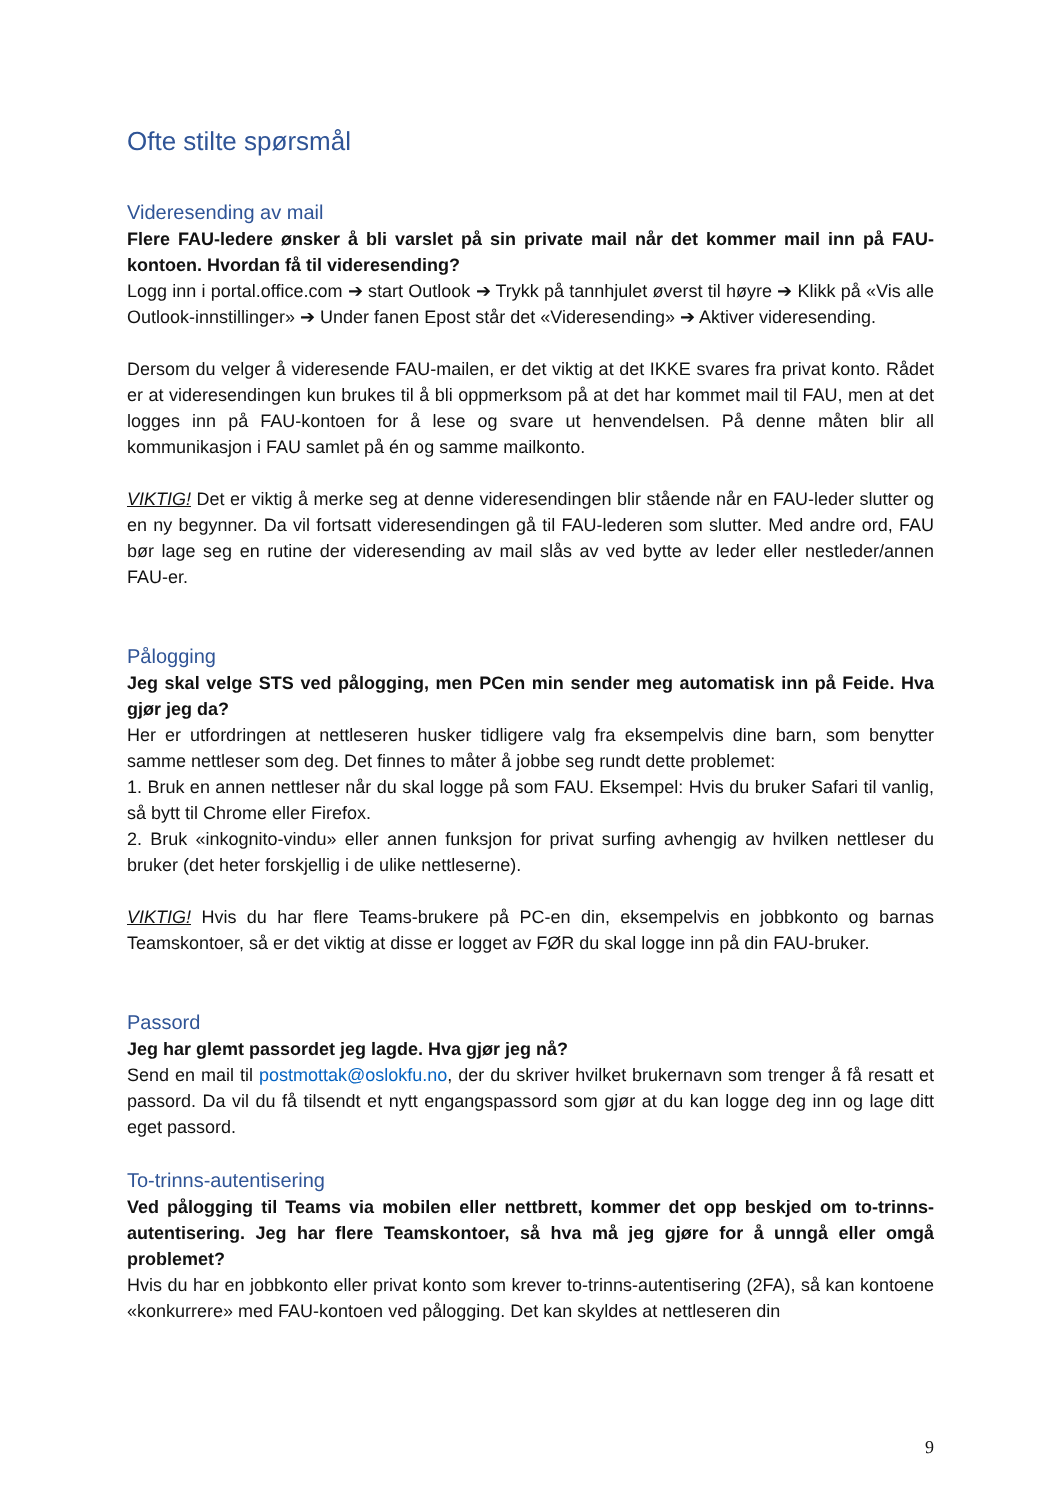Ofte stilte spørsmål
Videresending av mail
Flere FAU-ledere ønsker å bli varslet på sin private mail når det kommer mail inn på FAU-kontoen. Hvordan få til videresending?
Logg inn i portal.office.com ➔ start Outlook ➔ Trykk på tannhjulet øverst til høyre ➔ Klikk på «Vis alle Outlook-innstillinger» ➔ Under fanen Epost står det «Videresending» ➔ Aktiver videresending.
Dersom du velger å videresende FAU-mailen, er det viktig at det IKKE svares fra privat konto. Rådet er at videresendingen kun brukes til å bli oppmerksom på at det har kommet mail til FAU, men at det logges inn på FAU-kontoen for å lese og svare ut henvendelsen. På denne måten blir all kommunikasjon i FAU samlet på én og samme mailkonto.
VIKTIG! Det er viktig å merke seg at denne videresendingen blir stående når en FAU-leder slutter og en ny begynner. Da vil fortsatt videresendingen gå til FAU-lederen som slutter. Med andre ord, FAU bør lage seg en rutine der videresending av mail slås av ved bytte av leder eller nestleder/annen FAU-er.
Pålogging
Jeg skal velge STS ved pålogging, men PCen min sender meg automatisk inn på Feide. Hva gjør jeg da?
Her er utfordringen at nettleseren husker tidligere valg fra eksempelvis dine barn, som benytter samme nettleser som deg. Det finnes to måter å jobbe seg rundt dette problemet:
1. Bruk en annen nettleser når du skal logge på som FAU. Eksempel: Hvis du bruker Safari til vanlig, så bytt til Chrome eller Firefox.
2. Bruk «inkognito-vindu» eller annen funksjon for privat surfing avhengig av hvilken nettleser du bruker (det heter forskjellig i de ulike nettleserne).
VIKTIG! Hvis du har flere Teams-brukere på PC-en din, eksempelvis en jobbkonto og barnas Teamskontoer, så er det viktig at disse er logget av FØR du skal logge inn på din FAU-bruker.
Passord
Jeg har glemt passordet jeg lagde. Hva gjør jeg nå?
Send en mail til postmottak@oslokfu.no, der du skriver hvilket brukernavn som trenger å få resatt et passord. Da vil du få tilsendt et nytt engangspassord som gjør at du kan logge deg inn og lage ditt eget passord.
To-trinns-autentisering
Ved pålogging til Teams via mobilen eller nettbrett, kommer det opp beskjed om to-trinns-autentisering. Jeg har flere Teamskontoer, så hva må jeg gjøre for å unngå eller omgå problemet?
Hvis du har en jobbkonto eller privat konto som krever to-trinns-autentisering (2FA), så kan kontoene «konkurrere» med FAU-kontoen ved pålogging. Det kan skyldes at nettleseren din
9